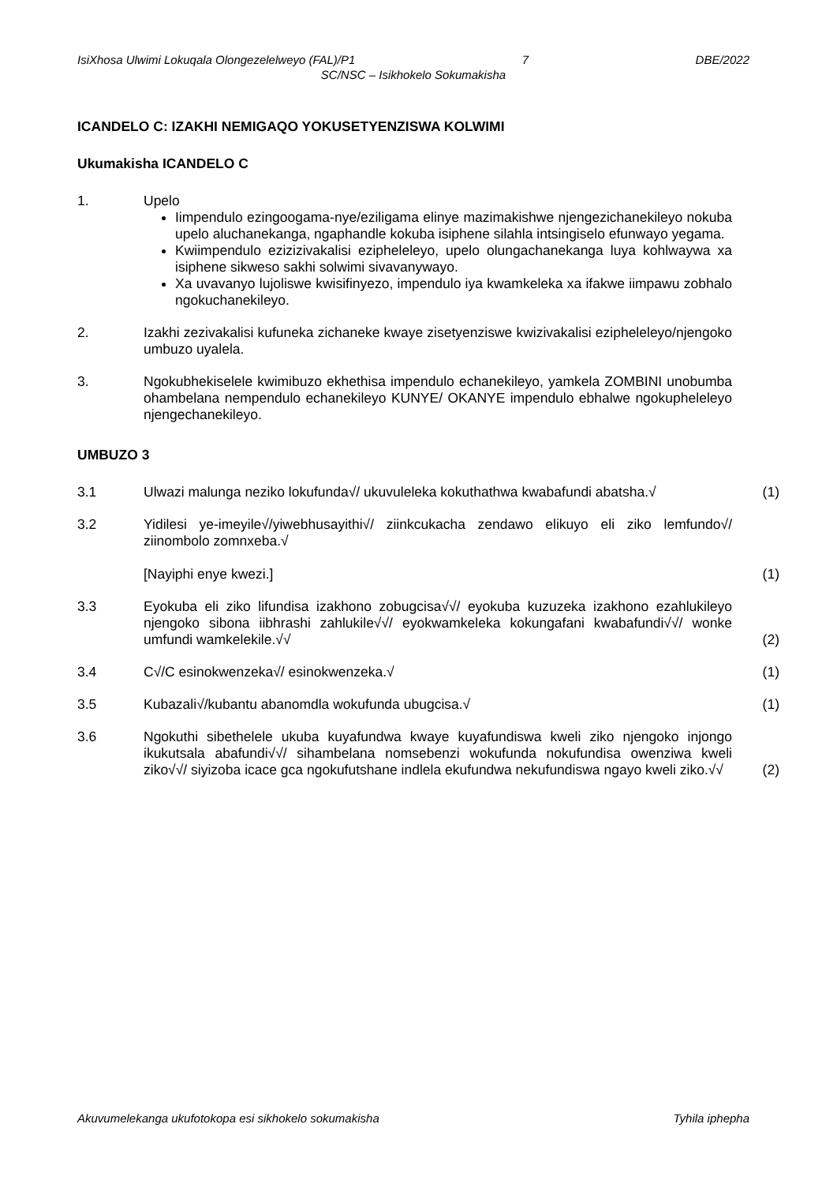IsiXhosa Ulwimi Lokuqala Olongezelelweyo (FAL)/P1 7 DBE/2022
SC/NSC – Isikhokelo Sokumakisha
ICANDELO C: IZAKHI NEMIGAQO YOKUSETYENZISWA KOLWIMI
Ukumakisha ICANDELO C
1. Upelo
Iimpendulo ezingoogama-nye/eziligama elinye mazimakishwe njengezichanekileyo nokuba upelo aluchanekanga, ngaphandle kokuba isiphene silahla intsingiselo efunwayo yegama.
Kwiimpendulo ezizizivakalisi ezipheleleyo, upelo olungachanekanga luya kohlwaywa xa isiphene sikweso sakhi solwimi sivavanywayo.
Xa uvavanyo lujoliswe kwisifinyezo, impendulo iya kwamkeleka xa ifakwe iimpawu zobhalo ngokuchanekileyo.
2. Izakhi zezivakalisi kufuneka zichaneke kwaye zisetyenziswe kwizivakalisi ezipheleleyo/njengoko umbuzo uyalela.
3. Ngokubhekiselele kwimibuzo ekhethisa impendulo echanekileyo, yamkela ZOMBINI unobumba ohambelana nempendulo echanekileyo KUNYE/ OKANYE impendulo ebhalwe ngokupheleleyo njengechanekileyo.
UMBUZO 3
3.1 Ulwazi malunga neziko lokufunda√/ ukuvuleleka kokuthathwa kwabafundi abatsha.√
(1)
3.2 Yidilesi ye-imeyile√/yiwebhusayithi√/ ziinkcukacha zendawo elikuyo eli ziko lemfundo√/ ziinombolo zomnxeba.√
[Nayiphi enye kwezi.]
(1)
3.3 Eyokuba eli ziko lifundisa izakhono zobugcisa√√/ eyokuba kuzuzeka izakhono ezahlukileyo njengoko sibona iibhrashi zahlukile√√/ eyokwamkeleka kokungafani kwabafundi√√/ wonke umfundi wamkelekile.√√
(2)
3.4 C√/C esinokwenzeka√/ esinokwenzeka.√
(1)
3.5 Kubazali√/kubantu abanomdla wokufunda ubugcisa.√
(1)
3.6 Ngokuthi sibethelele ukuba kuyafundwa kwaye kuyafundiswa kweli ziko njengoko injongo ikukutsala abafundi√√/ sihambelana nomsebenzi wokufunda nokufundisa owenziwa kweli ziko√√/ siyizoba icace gca ngokufutshane indlela ekufundwa nekufundiswa ngayo kweli ziko.√√
(2)
Akuvumelekanga ukufotokopa esi sikhokelo sokumakisha Tyhila iphepha